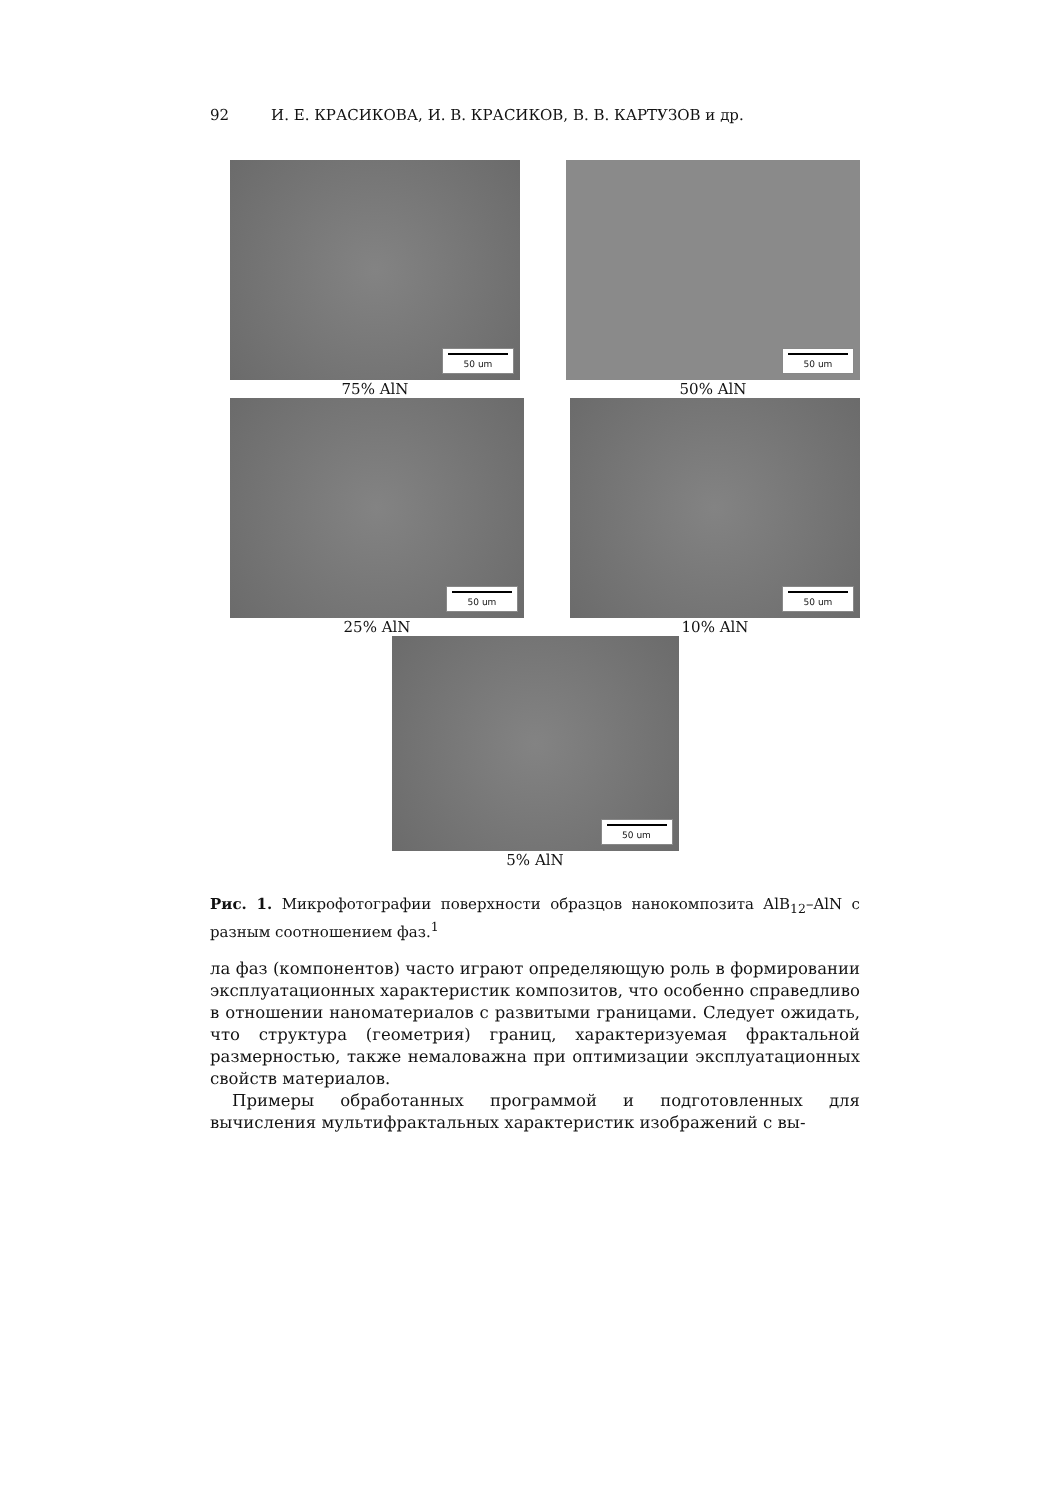92 И. Е. КРАСИКОВА, И. В. КРАСИКОВ, В. В. КАРТУЗОВ и др.
50 um
75% AlN
50 um
50% AlN
50 um
25% AlN
50 um
10% AlN
50 um
5% AlN
Рис. 1. Микрофотографии поверхности образцов нанокомпозита AlB<sub>12</sub>–AlN с разным соотношением фаз.<sup>1</sup>
ла фаз (компонентов) часто играют определяющую роль в формировании эксплуатационных характеристик композитов, что особенно справедливо в отношении наноматериалов с развитыми границами. Следует ожидать, что структура (геометрия) границ, характеризуемая фрактальной размерностью, также немаловажна при оптимизации эксплуатационных свойств материалов.
Примеры обработанных программой и подготовленных для вычисления мультифрактальных характеристик изображений с вы-